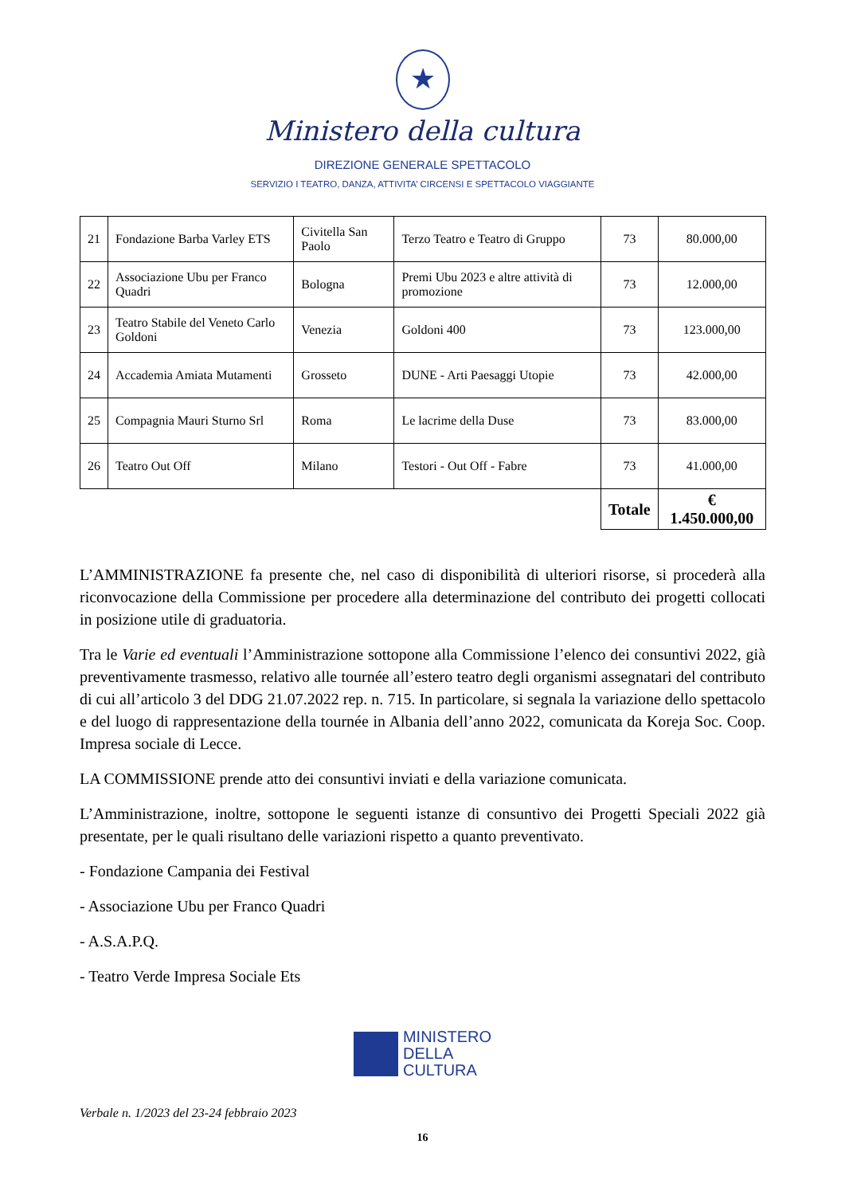★
Ministero della cultura
DIREZIONE GENERALE SPETTACOLO
SERVIZIO I TEATRO, DANZA, ATTIVITA’ CIRCENSI E SPETTACOLO VIAGGIANTE
| 21 | Fondazione Barba Varley ETS | Civitella San Paolo | Terzo Teatro e Teatro di Gruppo | 73 | 80.000,00 |
| 22 | Associazione Ubu per Franco Quadri | Bologna | Premi Ubu 2023 e altre attività di promozione | 73 | 12.000,00 |
| 23 | Teatro Stabile del Veneto Carlo Goldoni | Venezia | Goldoni 400 | 73 | 123.000,00 |
| 24 | Accademia Amiata Mutamenti | Grosseto | DUNE - Arti Paesaggi Utopie | 73 | 42.000,00 |
| 25 | Compagnia Mauri Sturno Srl | Roma | Le lacrime della Duse | 73 | 83.000,00 |
| 26 | Teatro Out Off | Milano | Testori - Out Off - Fabre | 73 | 41.000,00 |
| | | | | Totale | € 1.450.000,00 |
L’AMMINISTRAZIONE fa presente che, nel caso di disponibilità di ulteriori risorse, si procederà alla riconvocazione della Commissione per procedere alla determinazione del contributo dei progetti collocati in posizione utile di graduatoria.
Tra le Varie ed eventuali l’Amministrazione sottopone alla Commissione l’elenco dei consuntivi 2022, già preventivamente trasmesso, relativo alle tournée all’estero teatro degli organismi assegnatari del contributo di cui all’articolo 3 del DDG 21.07.2022 rep. n. 715. In particolare, si segnala la variazione dello spettacolo e del luogo di rappresentazione della tournée in Albania dell’anno 2022, comunicata da Koreja Soc. Coop. Impresa sociale di Lecce.
LA COMMISSIONE prende atto dei consuntivi inviati e della variazione comunicata.
L’Amministrazione, inoltre, sottopone le seguenti istanze di consuntivo dei Progetti Speciali 2022 già presentate, per le quali risultano delle variazioni rispetto a quanto preventivato.
- Fondazione Campania dei Festival
- Associazione Ubu per Franco Quadri
- A.S.A.P.Q.
- Teatro Verde Impresa Sociale Ets
MINISTERO
DELLA
CULTURA
Verbale n. 1/2023 del 23-24 febbraio 2023
16